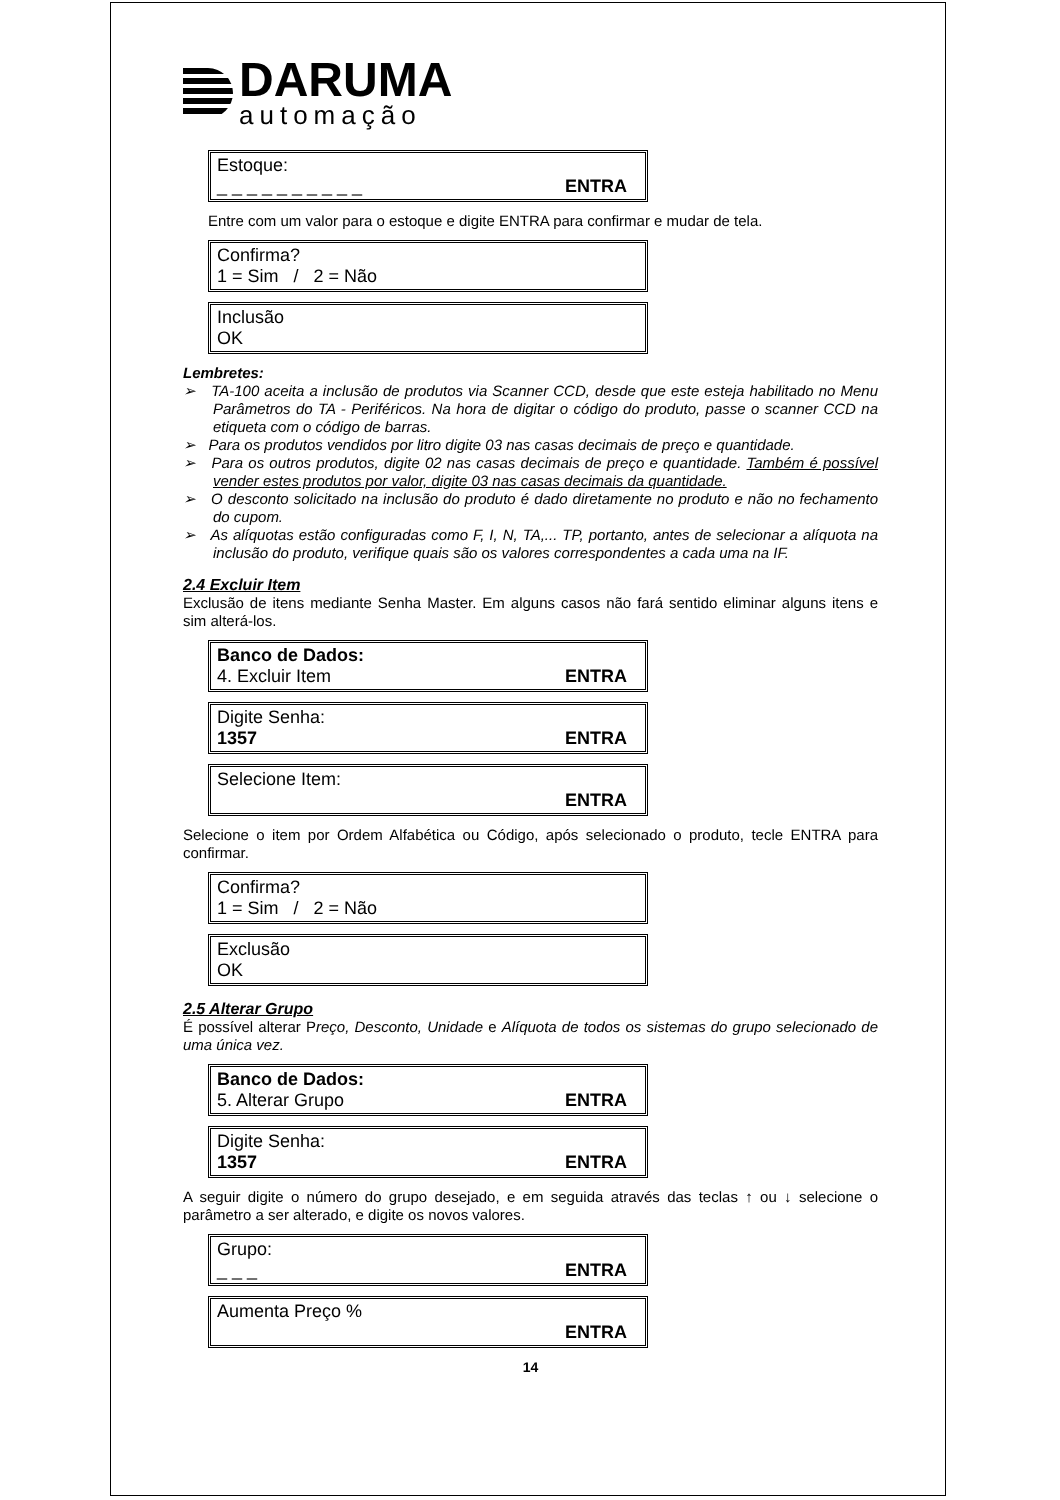DARUMA
automação
Estoque:
_ _ _ _ _ _ _ _ _ _ ENTRA
Entre com um valor para o estoque e digite ENTRA para confirmar e mudar de tela.
Confirma?
1 = Sim / 2 = Não
Inclusão
OK
Lembretes:
➢ TA-100 aceita a inclusão de produtos via Scanner CCD, desde que este esteja habilitado no Menu Parâmetros do TA - Periféricos. Na hora de digitar o código do produto, passe o scanner CCD na etiqueta com o código de barras.
➢ Para os produtos vendidos por litro digite 03 nas casas decimais de preço e quantidade.
➢ Para os outros produtos, digite 02 nas casas decimais de preço e quantidade. Também é possível vender estes produtos por valor, digite 03 nas casas decimais da quantidade.
➢ O desconto solicitado na inclusão do produto é dado diretamente no produto e não no fechamento do cupom.
➢ As alíquotas estão configuradas como F, I, N, TA,... TP, portanto, antes de selecionar a alíquota na inclusão do produto, verifique quais são os valores correspondentes a cada uma na IF.
2.4 Excluir Item
Exclusão de itens mediante Senha Master. Em alguns casos não fará sentido eliminar alguns itens e sim alterá-los.
Banco de Dados:
4. Excluir Item ENTRA
Digite Senha:
1357 ENTRA
Selecione Item:
ENTRA
Selecione o item por Ordem Alfabética ou Código, após selecionado o produto, tecle ENTRA para confirmar.
Confirma?
1 = Sim / 2 = Não
Exclusão
OK
2.5 Alterar Grupo
É possível alterar Preço, Desconto, Unidade e Alíquota de todos os sistemas do grupo selecionado de uma única vez.
Banco de Dados:
5. Alterar Grupo ENTRA
Digite Senha:
1357 ENTRA
A seguir digite o número do grupo desejado, e em seguida através das teclas ↑ ou ↓ selecione o parâmetro a ser alterado, e digite os novos valores.
Grupo:
_ _ _ ENTRA
Aumenta Preço %
ENTRA
14